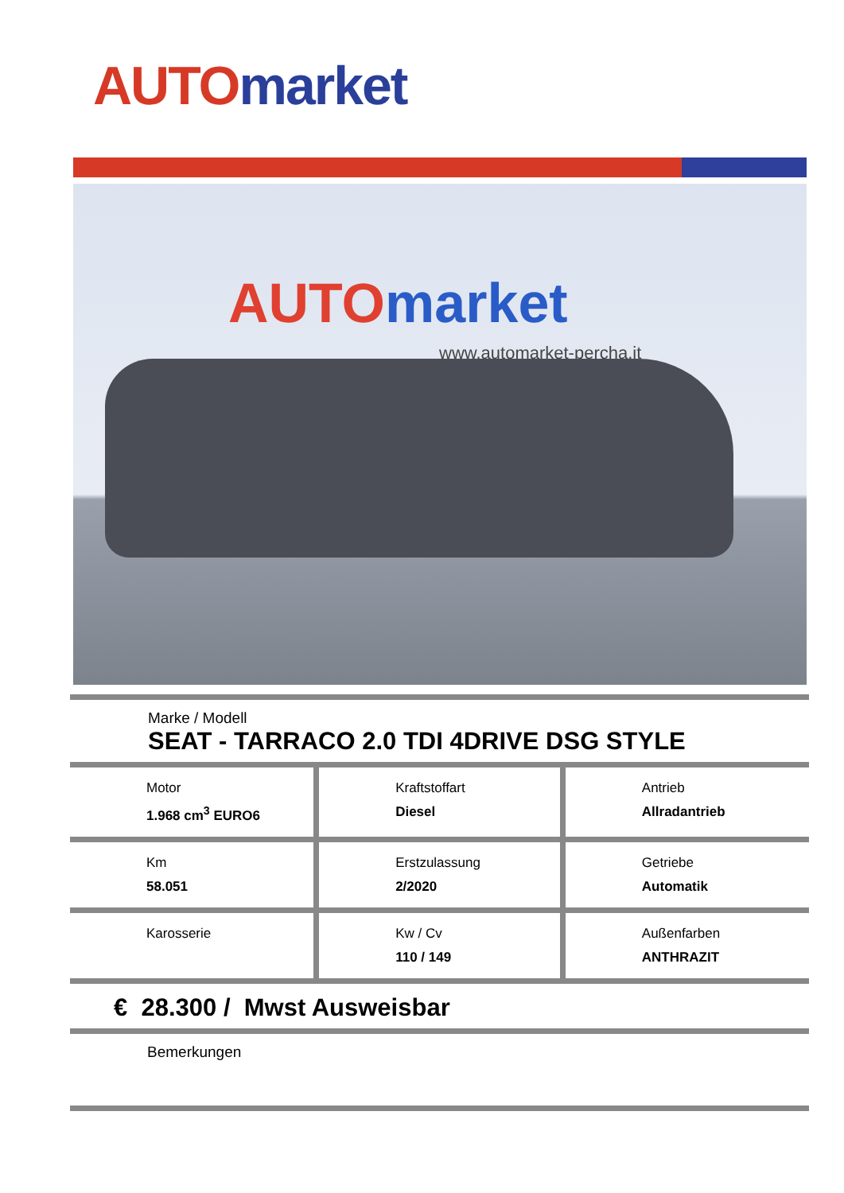AUTO market
AUTO market
www.automarket-percha.it
Marke / Modell
SEAT - TARRACO 2.0 TDI 4DRIVE DSG STYLE
| Motor 1.968 cm<sup>3</sup> EURO6 | Kraftstoffart Diesel | Antrieb Allradantrieb |
| Km 58.051 | Erstzulassung 2/2020 | Getriebe Automatik |
| Karosserie | Kw / Cv 110 / 149 | Außenfarben ANTHRAZIT |
€ 28.300 / Mwst Ausweisbar
Bemerkungen